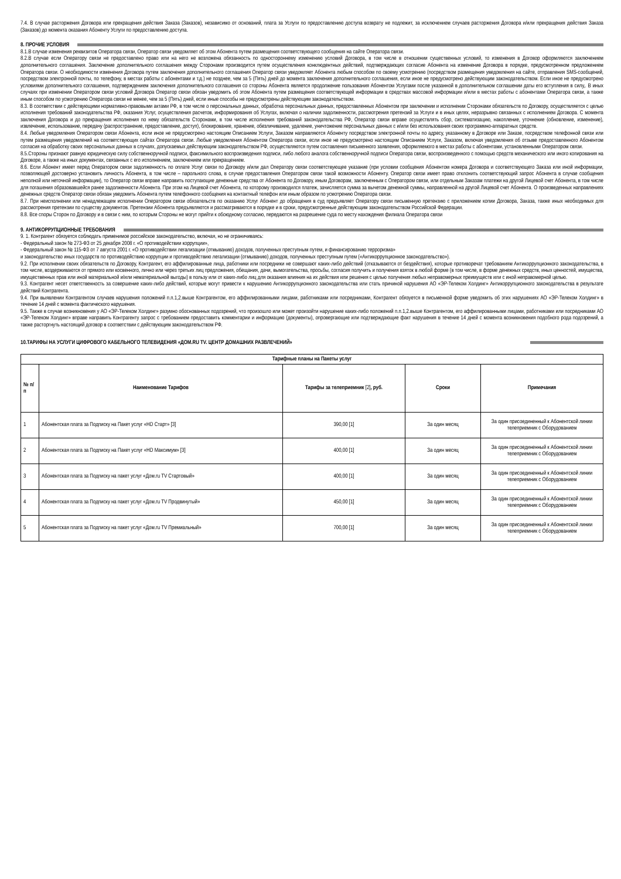7.4. В случае расторжения Договора или прекращения действия Заказа (Заказов), независимо от оснований, плата за Услуги по предоставлению доступа возврату не подлежит, за исключением случаев расторжения Договора и/или прекращения действия Заказа (Заказов) до момента оказания Абоненту Услуги по предоставлению доступа.
8. ПРОЧИЕ УСЛОВИЯ
8.1.В случае изменения реквизитов Оператора связи, Оператор связи уведомляет об этом Абонента путем размещения соответствующего сообщения на сайте Оператора связи.
8.2.В случае если Оператору связи не предоставлено право или на него не возложена обязанность по одностороннему изменению условий Договора, в том числе в отношении существенных условий, то изменения в Договор оформляются заключением дополнительного соглашения. Заключение дополнительного соглашения между Сторонами производится путем осуществления конклюдентных действий, подтверждающих согласие Абонента на изменение Договора в порядке, предусмотренном предложением Оператора связи. О необходимости изменения Договора путем заключения дополнительного соглашения Оператор связи уведомляет Абонента любым способом по своему усмотрению (посредством размещения уведомления на сайте, отправления SMS-сообщений, посредством электронной почты, по телефону, в местах работы с абонентами и т.д.) не позднее, чем за 5 (Пять) дней до момента заключения дополнительного соглашения, если иное не предусмотрено действующим законодательством. Если иное не предусмотрено условиями дополнительного соглашения, подтверждением заключения дополнительного соглашения со стороны Абонента является продолжение пользования Абонентом Услугами после указанной в дополнительном соглашении даты его вступления в силу,. В иных случаях при изменении Оператором связи условий Договора Оператор связи обязан уведомить об этом Абонента путем размещения соответствующей информации в средствах массовой информации и/или в местах работы с абонентами Оператора связи, а также иным способом по усмотрению Оператора связи не менее, чем за 5 (Пять) дней, если иные способы не предусмотрены действующим законодательством.
8.3. В соответствии с действующими нормативно-правовыми актами РФ, в том числе о персональных данных, обработка персональных данных, предоставленных Абонентом при заключении и исполнении Сторонами обязательств по Договору, осуществляется с целью исполнения требований законодательства РФ, оказания Услуг, осуществления расчетов, информирования об Услугах, включая о наличии задолженности, рассмотрения претензий за Услуги и в иных целях, неразрывно связанных с исполнением Договора. С момента заключения Договора и до прекращения исполнения по нему обязательств Сторонами, в том числе исполнения требований законодательства РФ, Оператор связи вправе осуществлять сбор, систематизацию, накопление, уточнение (обновление, изменение), извлечение, использование, передачу (распространение, предоставление, доступ), блокирование, хранение, обезличивание, удаление, уничтожение персональных данных с и/или без использования своих программно-аппаратных средств.
8.4. Любые уведомления Оператором связи Абонента, если иное не предусмотрено настоящим Описанием Услуги, Заказом направляются Абоненту посредством электронной почты по адресу, указанному в Договоре или Заказе, посредством телефонной связи или путем размещения уведомлений на соответствующих сайтах Оператора связи. Любые уведомления Абонентом Оператора связи, если иное не предусмотрено настоящим Описанием Услуги, Заказом, включая уведомления об отзыве предоставленного Абонентом согласия на обработку своих персональных данных в случаях, допускаемых действующим законодательством РФ, осуществляются путем составления письменного заявления, оформляемого в местах работы с абонентами, установленными Оператором связи.
8.5.Стороны признают равную юридическую силу собственноручной подписи, факсимильного воспроизведения подписи, либо любого аналога собственноручной подписи Оператора связи, воспроизведенного с помощью средств механического или иного копирования на Договоре, а также на иных документах, связанных с его исполнением, заключением или прекращением.
8.6. Если Абонент имеет перед Оператором связи задолженность по оплате Услуг связи по Договору и/или дал Оператору связи соответствующее указание (при условии сообщения Абонентом номера Договора и соответствующего Заказа или иной информации, позволяющей достоверно установить личность Абонента, в том числе – парольного слова, в случае предоставления Оператором связи такой возможности Абоненту. Оператор связи имеет право отклонить соответствующий запрос Абонента в случае сообщения неполной или неточной информации), то Оператор связи вправе направить поступающие денежные средства от Абонента по Договору, иным Договорам, заключенным с Оператором связи, или отдельным Заказам платежи на другой Лицевой счет Абонента, в том числе для погашения образовавшейся ранее задолженности Абонента. При этом на Лицевой счет Абонента, по которому производился платеж, зачисляется сумма за вычетом денежной суммы, направленной на другой Лицевой счет Абонента. О произведенных направлениях денежных средств Оператор связи обязан уведомить Абонента путем телефонного сообщения на контактный телефон или иным образом по усмотрению Оператора связи.
8.7. При неисполнении или ненадлежащем исполнении Оператором связи обязательств по оказанию Услуг Абонент до обращения в суд предъявляет Оператору связи письменную претензию с приложением копии Договора, Заказа, также иных необходимых для рассмотрения претензии по существу документов. Претензии Абонента предъявляются и рассматриваются в порядке и в сроки, предусмотренные действующим законодательством Российской Федерации.
8.8. Все споры Сторон по Договору и в связи с ним, по которым Стороны не могут прийти к обоюдному согласию, передаются на разрешение суда по месту нахождения филиала Оператора связи
9. АНТИКОРРУПЦИОННЫЕ ТРЕБОВАНИЯ
9. 1. Контрагент обязуется соблюдать применимое российское законодательство, включая, но не ограничиваясь:
- Федеральный закон № 273-ФЗ от 25 декабря 2008 г. «О противодействии коррупции»,
- Федеральный закон № 115-ФЗ от 7 августа 2001 г. «О противодействии легализации (отмыванию) доходов, полученных преступным путем, и финансированию терроризма»
и законодательство иных государств по противодействию коррупции и противодействию легализации (отмыванию) доходов, полученных преступным путем («Антикоррупционное законодательство»).
9.2. При исполнении своих обязательств по Договору, Контрагент, его аффилированные лица, работники или посредники не совершают каких-либо действий (отказываются от бездействия), которые противоречат требованиям Антикоррупционного законодательства, в том числе, воздерживаются от прямого или косвенного, лично или через третьих лиц предложения, обещания, дачи, вымогательства, просьбы, согласия получить и получения взяток в любой форме (в том числе, в форме денежных средств, иных ценностей, имущества, имущественных прав или иной материальной и/или нематериальной выгоды) в пользу или от каких-либо лиц для оказания влияния на их действия или решения с целью получения любых неправомерных преимуществ или с иной неправомерной целью.
9.3. Контрагент несет ответственность за совершение каких-либо действий, которые могут привести к нарушению Антикоррупционного законодательства или стать причиной нарушения АО «ЭР-Телеком Холдинг» Антикоррупционного законодательства в результате действий Контрагента.
9.4. При выявлении Контрагентом случаев нарушения положений п.п.1,2.выше Контрагентом, его аффилированными лицами, работниками или посредниками, Контрагент обязуется в письменной форме уведомить об этих нарушениях АО «ЭР-Телеком Холдинг» в течение 14 дней с момента фактического нарушения.
9.5. Также в случае возникновения у АО «ЭР-Телеком Холдинг» разумно обоснованных подозрений, что произошло или может произойти нарушение каких-либо положений п.п.1,2.выше Контрагентом, его аффилированными лицами, работниками или посредниками АО «ЭР-Телеком Холдинг» вправе направить Контрагенту запрос с требованием предоставить комментарии и информацию (документы), опровергающие или подтверждающие факт нарушения в течение 14 дней с момента возникновения подобного рода подозрений, а также расторгнуть настоящий договор в соответствии с действующим законодательством РФ.
10.ТАРИФЫ НА УСЛУГИ ЦИФРОВОГО КАБЕЛЬНОГО ТЕЛЕВИДЕНИЯ «ДОМ.RU TV. ЦЕНТР ДОМАШНИХ РАЗВЛЕЧЕНИЙ»
| Тарифные планы на Пакеты услуг | | | | |
| --- | --- | --- | --- | --- |
| № п/п | Наименование Тарифов | Тарифы за телеприемник [2] , руб. | Сроки | Примечания |
| 1 | Абонентская плата за Подписку на Пакет услуг «HD Старт» [3] | 390,00 [1] | За один месяц | За один присоединенный к Абонентской линии телеприемник с Оборудованием |
| 2 | Абонентская плата за Подписку на Пакет услуг «HD Максимум» [3] | 400,00 [1] | За один месяц | За один присоединенный к Абонентской линии телеприемник с Оборудованием |
| 3 | Абонентская плата за Подписку на пакет услуг «Дом.ru TV Стартовый» | 400,00 [1] | За один месяц | За один присоединенный к Абонентской линии телеприемник с Оборудованием |
| 4 | Абонентская плата за Подписку на пакет услуг «Дом.ru TV Продвинутый» | 450,00 [1] | За один месяц | За один присоединенный к Абонентской линии телеприемник с Оборудованием |
| 5 | Абонентская плата за Подписку на пакет услуг «Дом.ru TV Премиальный» | 700,00 [1] | За один месяц | За один присоединенный к Абонентской линии телеприемник с Оборудованием |